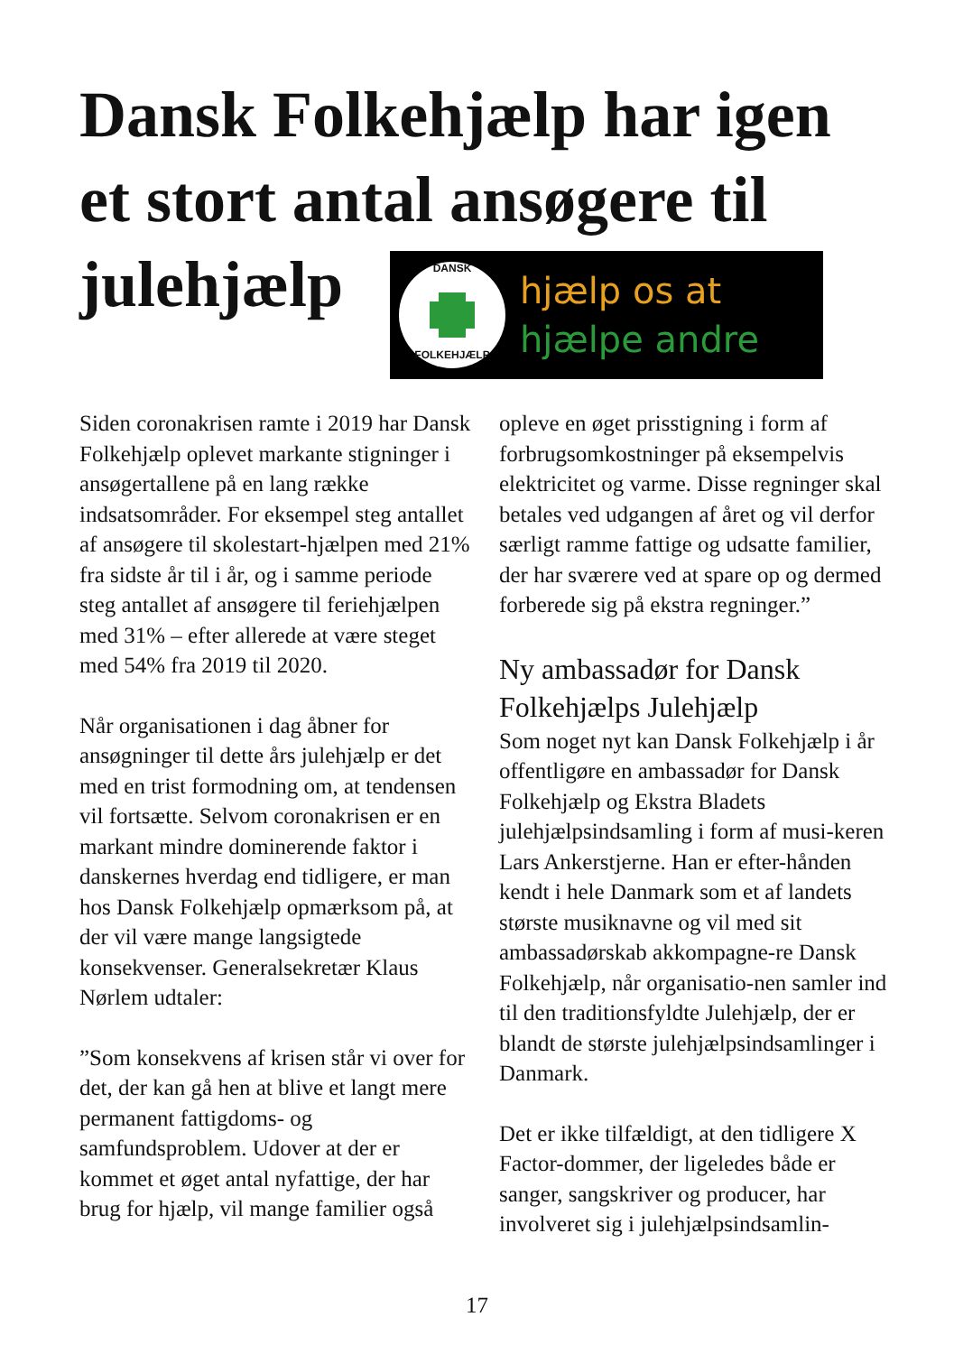Dansk Folkehjælp har igen et stort antal ansøgere til julehjælp
DANSK
FOLKEHJÆLP
hjælp os at
hjælpe andre
Siden coronakrisen ramte i 2019 har Dansk Folkehjælp oplevet markante stigninger i ansøgertallene på en lang række indsatsområder. For eksempel steg antallet af ansøgere til skolestart-hjælpen med 21% fra sidste år til i år, og i samme periode steg antallet af ansøgere til feriehjælpen med 31% – efter allerede at være steget med 54% fra 2019 til 2020.
Når organisationen i dag åbner for ansøgninger til dette års julehjælp er det med en trist formodning om, at tendensen vil fortsætte. Selvom coronakrisen er en markant mindre dominerende faktor i danskernes hverdag end tidligere, er man hos Dansk Folkehjælp opmærksom på, at der vil være mange langsigtede konsekvenser. Generalsekretær Klaus Nørlem udtaler:
”Som konsekvens af krisen står vi over for det, der kan gå hen at blive et langt mere permanent fattigdoms- og samfundsproblem. Udover at der er kommet et øget antal nyfattige, der har brug for hjælp, vil mange familier også
opleve en øget prisstigning i form af forbrugsomkostninger på eksempelvis elektricitet og varme. Disse regninger skal betales ved udgangen af året og vil derfor særligt ramme fattige og udsatte familier, der har sværere ved at spare op og dermed forberede sig på ekstra regninger.”
Ny ambassadør for Dansk Folkehjælps Julehjælp
Som noget nyt kan Dansk Folkehjælp i år offentligøre en ambassadør for Dansk Folkehjælp og Ekstra Bladets julehjælpsindsamling i form af musi-keren Lars Ankerstjerne. Han er efter-hånden kendt i hele Danmark som et af landets største musiknavne og vil med sit ambassadørskab akkompagne-re Dansk Folkehjælp, når organisatio-nen samler ind til den traditionsfyldte Julehjælp, der er blandt de største julehjælpsindsamlinger i Danmark.
Det er ikke tilfældigt, at den tidligere X Factor-dommer, der ligeledes både er sanger, sangskriver og producer, har involveret sig i julehjælpsindsamlin-
17